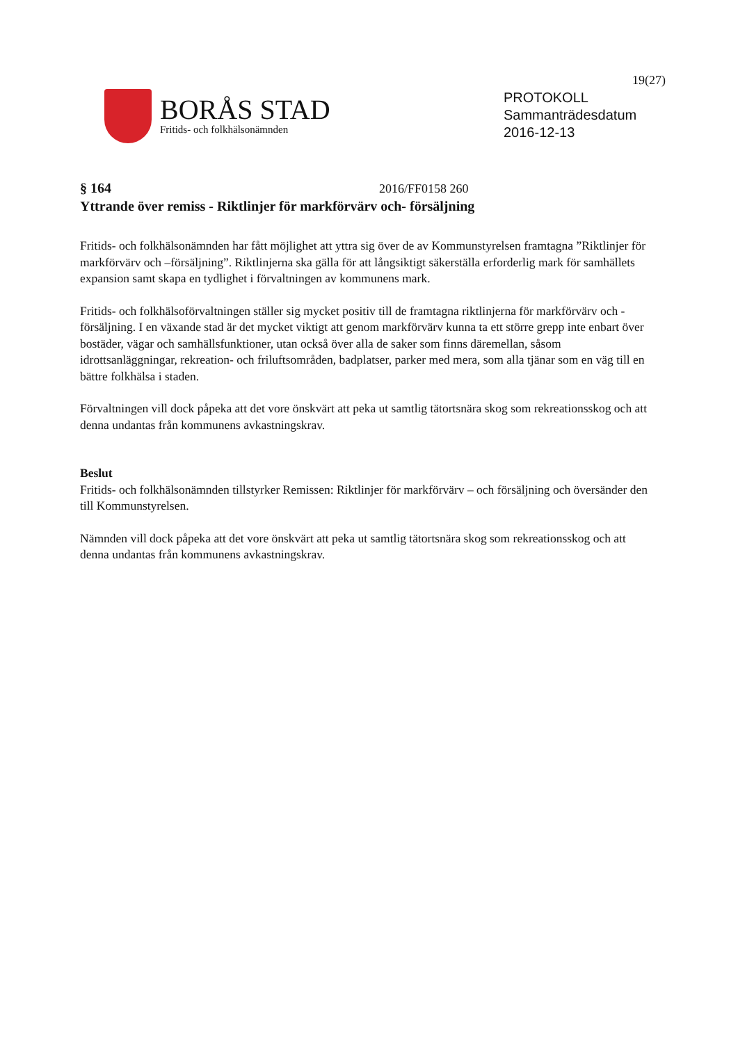19(27)
BORÅS STAD
Fritids- och folkhälsonämnden
PROTOKOLL
Sammanträdesdatum
2016-12-13
§ 164 2016/FF0158 260
Yttrande över remiss - Riktlinjer för markförvärv och- försäljning
Fritids- och folkhälsonämnden har fått möjlighet att yttra sig över de av Kommunstyrelsen framtagna ”Riktlinjer för markförvärv och –försäljning”. Riktlinjerna ska gälla för att långsiktigt säkerställa erforderlig mark för samhällets expansion samt skapa en tydlighet i förvaltningen av kommunens mark.
Fritids- och folkhälsoförvaltningen ställer sig mycket positiv till de framtagna riktlinjerna för markförvärv och -försäljning. I en växande stad är det mycket viktigt att genom markförvärv kunna ta ett större grepp inte enbart över bostäder, vägar och samhällsfunktioner, utan också över alla de saker som finns däremellan, såsom idrottsanläggningar, rekreation- och friluftsområden, badplatser, parker med mera, som alla tjänar som en väg till en bättre folkhälsa i staden.
Förvaltningen vill dock påpeka att det vore önskvärt att peka ut samtlig tätortsnära skog som rekreationsskog och att denna undantas från kommunens avkastningskrav.
Beslut
Fritids- och folkhälsonämnden tillstyrker Remissen: Riktlinjer för markförvärv – och försäljning och översänder den till Kommunstyrelsen.
Nämnden vill dock påpeka att det vore önskvärt att peka ut samtlig tätortsnära skog som rekreationsskog och att denna undantas från kommunens avkastningskrav.